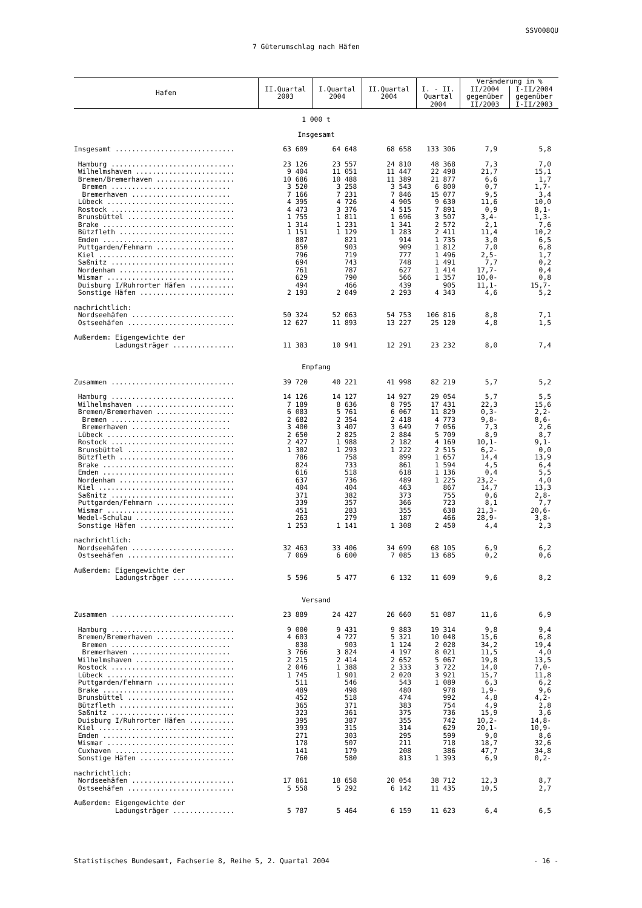SSV008QU
7 Güterumschlag nach Häfen
| Hafen | II.Quartal 2003 | I.Quartal 2004 | II.Quartal 2004 | I. - II. Quartal 2004 | Veränderung in % | |
| --- | --- | --- | --- | --- | --- | --- |
| | | | | | II/2004 gegenüber II/2003 | I-II/2004 gegenüber I-II/2003 |
| 1 000 t | | | | | | |
| Insgesamt | | | | | | |
| Insgesamt ............................. | 63 609 | 64 648 | 68 658 | 133 306 | 7,9 | 5,8 |
| Hamburg .............................. | 23 126 | 23 557 | 24 810 | 48 368 | 7,3 | 7,0 |
| Wilhelmshaven ........................ | 9 404 | 11 051 | 11 447 | 22 498 | 21,7 | 15,1 |
| Bremen/Bremerhaven ................... | 10 686 | 10 488 | 11 389 | 21 877 | 6,6 | 1,7 |
| Bremen ............................. | 3 520 | 3 258 | 3 543 | 6 800 | 0,7 | 1,7- |
| Bremerhaven ........................ | 7 166 | 7 231 | 7 846 | 15 077 | 9,5 | 3,4 |
| Lübeck ............................... | 4 395 | 4 726 | 4 905 | 9 630 | 11,6 | 10,0 |
| Rostock .............................. | 4 473 | 3 376 | 4 515 | 7 891 | 0,9 | 8,1- |
| Brunsbüttel .......................... | 1 755 | 1 811 | 1 696 | 3 507 | 3,4- | 1,3- |
| Brake ................................ | 1 314 | 1 231 | 1 341 | 2 572 | 2,1 | 7,6 |
| Bützfleth ............................ | 1 151 | 1 129 | 1 283 | 2 411 | 11,4 | 10,2 |
| Emden ................................ | 887 | 821 | 914 | 1 735 | 3,0 | 6,5 |
| Puttgarden/Fehmarn ................... | 850 | 903 | 909 | 1 812 | 7,0 | 6,8 |
| Kiel ................................. | 796 | 719 | 777 | 1 496 | 2,5- | 1,7 |
| Saßnitz .............................. | 694 | 743 | 748 | 1 491 | 7,7 | 0,2 |
| Nordenham ............................ | 761 | 787 | 627 | 1 414 | 17,7- | 0,4 |
| Wismar ............................... | 629 | 790 | 566 | 1 357 | 10,0- | 0,8 |
| Duisburg I/Ruhrorter Häfen ........... | 494 | 466 | 439 | 905 | 11,1- | 15,7- |
| Sonstige Häfen ....................... | 2 193 | 2 049 | 2 293 | 4 343 | 4,6 | 5,2 |
| nachrichtlich: | | | | | | |
| Nordseehäfen ......................... | 50 324 | 52 063 | 54 753 | 106 816 | 8,8 | 7,1 |
| Ostseehäfen .......................... | 12 627 | 11 893 | 13 227 | 25 120 | 4,8 | 1,5 |
| Außerdem: Eigengewichte der | | | | | | |
| Ladungsträger ............... | 11 383 | 10 941 | 12 291 | 23 232 | 8,0 | 7,4 |
| Empfang | | | | | | |
| Zusammen .............................. | 39 720 | 40 221 | 41 998 | 82 219 | 5,7 | 5,2 |
| Hamburg .............................. | 14 126 | 14 127 | 14 927 | 29 054 | 5,7 | 5,5 |
| Wilhelmshaven ........................ | 7 189 | 8 636 | 8 795 | 17 431 | 22,3 | 15,6 |
| Bremen/Bremerhaven ................... | 6 083 | 5 761 | 6 067 | 11 829 | 0,3- | 2,2- |
| Bremen ............................. | 2 682 | 2 354 | 2 418 | 4 773 | 9,8- | 8,6- |
| Bremerhaven ........................ | 3 400 | 3 407 | 3 649 | 7 056 | 7,3 | 2,6 |
| Lübeck ............................... | 2 650 | 2 825 | 2 884 | 5 709 | 8,9 | 8,7 |
| Rostock .............................. | 2 427 | 1 988 | 2 182 | 4 169 | 10,1- | 9,1- |
| Brunsbüttel .......................... | 1 302 | 1 293 | 1 222 | 2 515 | 6,2- | 0,0 |
| Bützfleth ............................ | 786 | 758 | 899 | 1 657 | 14,4 | 13,9 |
| Brake ................................ | 824 | 733 | 861 | 1 594 | 4,5 | 6,4 |
| Emden ................................ | 616 | 518 | 618 | 1 136 | 0,4 | 5,5 |
| Nordenham ............................ | 637 | 736 | 489 | 1 225 | 23,2- | 4,0 |
| Kiel ................................. | 404 | 404 | 463 | 867 | 14,7 | 13,3 |
| Saßnitz .............................. | 371 | 382 | 373 | 755 | 0,6 | 2,8- |
| Puttgarden/Fehmarn ................... | 339 | 357 | 366 | 723 | 8,1 | 7,7 |
| Wismar ............................... | 451 | 283 | 355 | 638 | 21,3- | 20,6- |
| Wedel-Schulau ........................ | 263 | 279 | 187 | 466 | 28,9- | 3,8- |
| Sonstige Häfen ....................... | 1 253 | 1 141 | 1 308 | 2 450 | 4,4 | 2,3 |
| nachrichtlich: | | | | | | |
| Nordseehäfen ......................... | 32 463 | 33 406 | 34 699 | 68 105 | 6,9 | 6,2 |
| Ostseehäfen .......................... | 7 069 | 6 600 | 7 085 | 13 685 | 0,2 | 0,6 |
| Außerdem: Eigengewichte der | | | | | | |
| Ladungsträger ............... | 5 596 | 5 477 | 6 132 | 11 609 | 9,6 | 8,2 |
| Versand | | | | | | |
| Zusammen .............................. | 23 889 | 24 427 | 26 660 | 51 087 | 11,6 | 6,9 |
| Hamburg .............................. | 9 000 | 9 431 | 9 883 | 19 314 | 9,8 | 9,4 |
| Bremen/Bremerhaven ................... | 4 603 | 4 727 | 5 321 | 10 048 | 15,6 | 6,8 |
| Bremen ............................. | 838 | 903 | 1 124 | 2 028 | 34,2 | 19,4 |
| Bremerhaven ........................ | 3 766 | 3 824 | 4 197 | 8 021 | 11,5 | 4,0 |
| Wilhelmshaven ........................ | 2 215 | 2 414 | 2 652 | 5 067 | 19,8 | 13,5 |
| Rostock .............................. | 2 046 | 1 388 | 2 333 | 3 722 | 14,0 | 7,0- |
| Lübeck ............................... | 1 745 | 1 901 | 2 020 | 3 921 | 15,7 | 11,8 |
| Puttgarden/Fehmarn ................... | 511 | 546 | 543 | 1 089 | 6,3 | 6,2 |
| Brake ................................ | 489 | 498 | 480 | 978 | 1,9- | 9,6 |
| Brunsbüttel .......................... | 452 | 518 | 474 | 992 | 4,8 | 4,2- |
| Bützfleth ............................ | 365 | 371 | 383 | 754 | 4,9 | 2,8 |
| Saßnitz .............................. | 323 | 361 | 375 | 736 | 15,9 | 3,6 |
| Duisburg I/Ruhrorter Häfen ........... | 395 | 387 | 355 | 742 | 10,2- | 14,8- |
| Kiel ................................. | 393 | 315 | 314 | 629 | 20,1- | 10,9- |
| Emden ................................ | 271 | 303 | 295 | 599 | 9,0 | 8,6 |
| Wismar ............................... | 178 | 507 | 211 | 718 | 18,7 | 32,6 |
| Cuxhaven ............................. | 141 | 179 | 208 | 386 | 47,7 | 34,8 |
| Sonstige Häfen ....................... | 760 | 580 | 813 | 1 393 | 6,9 | 0,2- |
| nachrichtlich: | | | | | | |
| Nordseehäfen ......................... | 17 861 | 18 658 | 20 054 | 38 712 | 12,3 | 8,7 |
| Ostseehäfen .......................... | 5 558 | 5 292 | 6 142 | 11 435 | 10,5 | 2,7 |
| Außerdem: Eigengewichte der | | | | | | |
| Ladungsträger ............... | 5 787 | 5 464 | 6 159 | 11 623 | 6,4 | 6,5 |
Statistisches Bundesamt, Fachserie 8, Reihe 5, 2. Quartal 2004 - 16 -